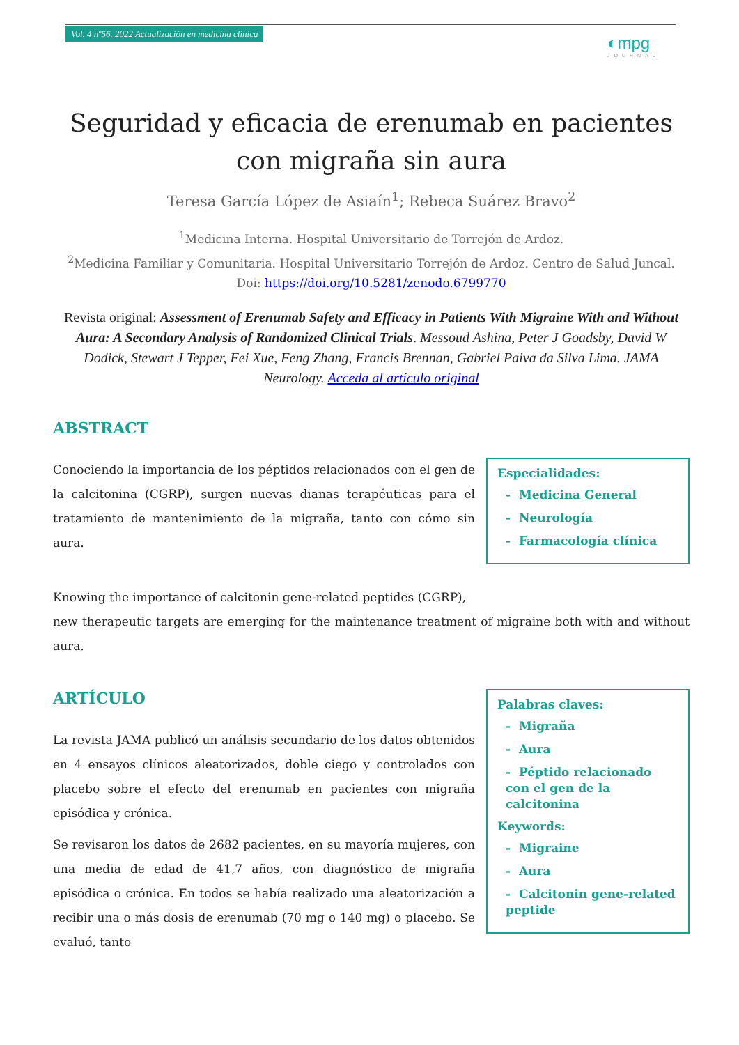Vol. 4 nº56. 2022 Actualización en medicina clínica
◐mpg
JOURNAL
Seguridad y eficacia de erenumab en pacientes con migraña sin aura
Teresa García López de Asiaín<sup>1</sup>; Rebeca Suárez Bravo<sup>2</sup>
<sup>1</sup> Medicina Interna. Hospital Universitario de Torrejón de Ardoz.
<sup>2</sup> Medicina Familiar y Comunitaria. Hospital Universitario Torrejón de Ardoz. Centro de Salud Juncal.
Doi: https://doi.org/10.5281/zenodo.6799770
Revista original: Assessment of Erenumab Safety and Efficacy in Patients With Migraine With and Without Aura: A Secondary Analysis of Randomized Clinical Trials. Messoud Ashina, Peter J Goadsby, David W Dodick, Stewart J Tepper, Fei Xue, Feng Zhang, Francis Brennan, Gabriel Paiva da Silva Lima. JAMA Neurology. Acceda al artículo original
ABSTRACT
Conociendo la importancia de los péptidos relacionados con el gen de la calcitonina (CGRP), surgen nuevas dianas terapéuticas para el tratamiento de mantenimiento de la migraña, tanto con cómo sin aura.
Especialidades:
- Medicina General
- Neurología
- Farmacología clínica
Knowing the importance of calcitonin gene-related peptides (CGRP),
new therapeutic targets are emerging for the maintenance treatment of migraine both with and without aura.
ARTÍCULO
La revista JAMA publicó un análisis secundario de los datos obtenidos en 4 ensayos clínicos aleatorizados, doble ciego y controlados con placebo sobre el efecto del erenumab en pacientes con migraña episódica y crónica.
Se revisaron los datos de 2682 pacientes, en su mayoría mujeres, con una media de edad de 41,7 años, con diagnóstico de migraña episódica o crónica. En todos se había realizado una aleatorización a recibir una o más dosis de erenumab (70 mg o 140 mg) o placebo. Se evaluó, tanto
Palabras claves:
- Migraña
- Aura
- Péptido relacionado con el gen de la calcitonina
Keywords:
- Migraine
- Aura
- Calcitonin gene-related peptide